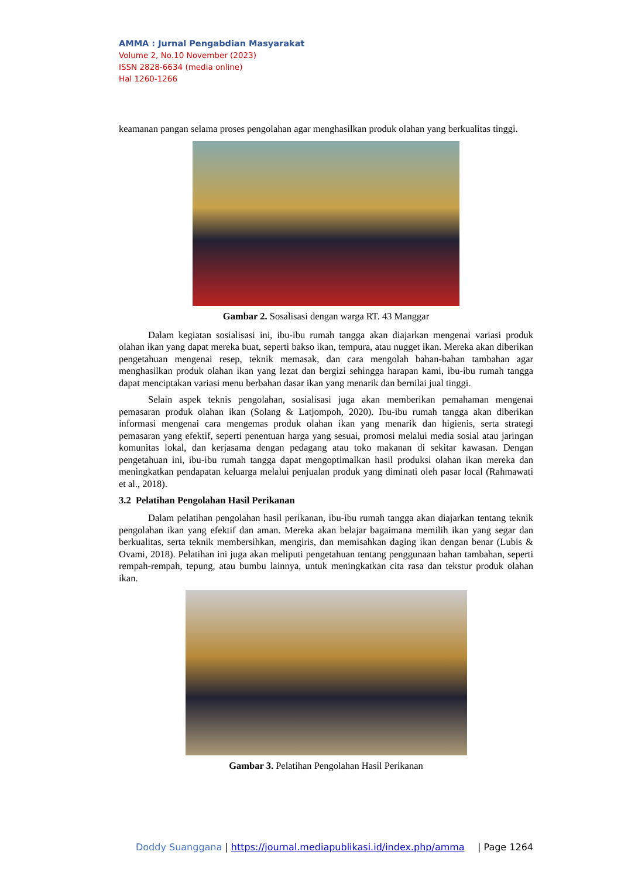AMMA : Jurnal Pengabdian Masyarakat
Volume 2, No.10 November (2023)
ISSN 2828-6634 (media online)
Hal 1260-1266
keamanan pangan selama proses pengolahan agar menghasilkan produk olahan yang berkualitas tinggi.
Gambar 2. Sosalisasi dengan warga RT. 43 Manggar
Dalam kegiatan sosialisasi ini, ibu-ibu rumah tangga akan diajarkan mengenai variasi produk olahan ikan yang dapat mereka buat, seperti bakso ikan, tempura, atau nugget ikan. Mereka akan diberikan pengetahuan mengenai resep, teknik memasak, dan cara mengolah bahan-bahan tambahan agar menghasilkan produk olahan ikan yang lezat dan bergizi sehingga harapan kami, ibu-ibu rumah tangga dapat menciptakan variasi menu berbahan dasar ikan yang menarik dan bernilai jual tinggi.
Selain aspek teknis pengolahan, sosialisasi juga akan memberikan pemahaman mengenai pemasaran produk olahan ikan (Solang & Latjompoh, 2020). Ibu-ibu rumah tangga akan diberikan informasi mengenai cara mengemas produk olahan ikan yang menarik dan higienis, serta strategi pemasaran yang efektif, seperti penentuan harga yang sesuai, promosi melalui media sosial atau jaringan komunitas lokal, dan kerjasama dengan pedagang atau toko makanan di sekitar kawasan. Dengan pengetahuan ini, ibu-ibu rumah tangga dapat mengoptimalkan hasil produksi olahan ikan mereka dan meningkatkan pendapatan keluarga melalui penjualan produk yang diminati oleh pasar local (Rahmawati et al., 2018).
3.2 Pelatihan Pengolahan Hasil Perikanan
Dalam pelatihan pengolahan hasil perikanan, ibu-ibu rumah tangga akan diajarkan tentang teknik pengolahan ikan yang efektif dan aman. Mereka akan belajar bagaimana memilih ikan yang segar dan berkualitas, serta teknik membersihkan, mengiris, dan memisahkan daging ikan dengan benar (Lubis & Ovami, 2018). Pelatihan ini juga akan meliputi pengetahuan tentang penggunaan bahan tambahan, seperti rempah-rempah, tepung, atau bumbu lainnya, untuk meningkatkan cita rasa dan tekstur produk olahan ikan.
Gambar 3. Pelatihan Pengolahan Hasil Perikanan
Doddy Suanggana | https://journal.mediapublikasi.id/index.php/amma | Page 1264